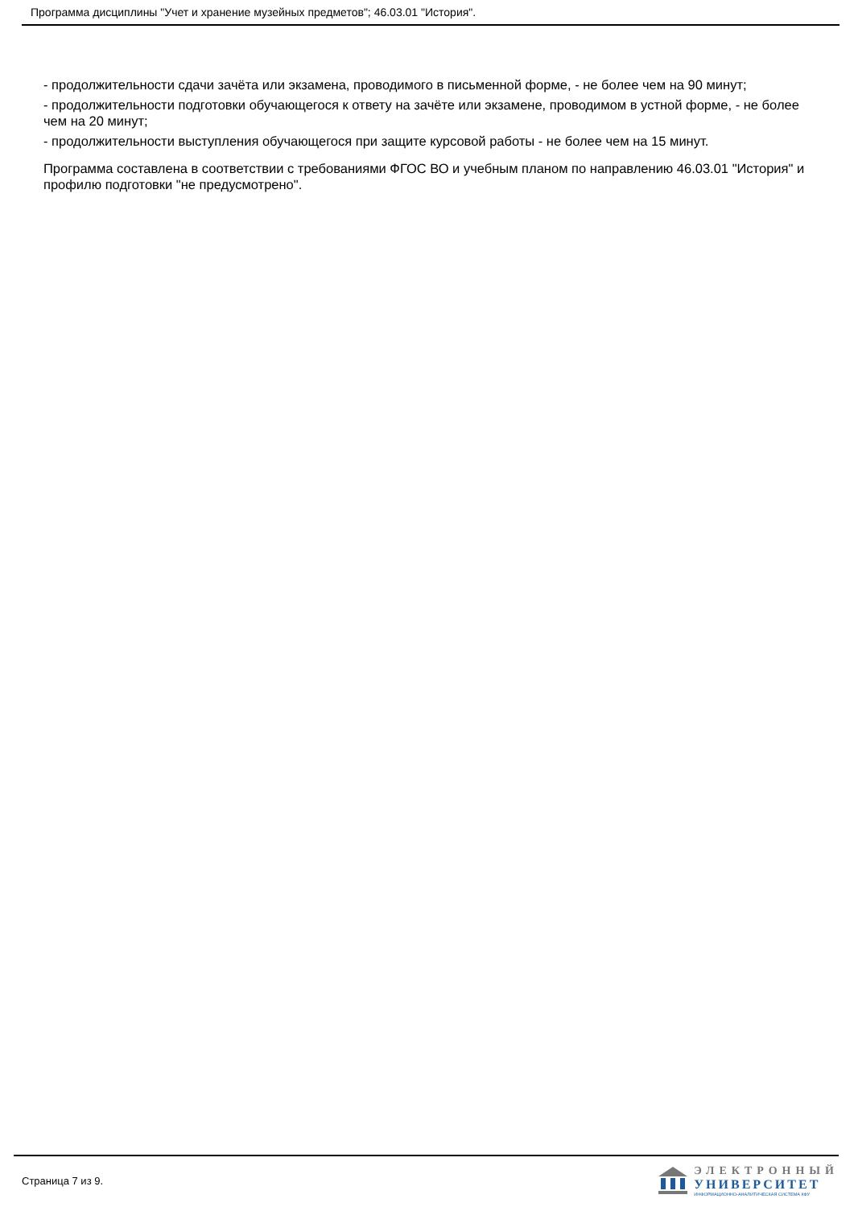Программа дисциплины "Учет и хранение музейных предметов"; 46.03.01 "История".
- продолжительности сдачи зачёта или экзамена, проводимого в письменной форме, - не более чем на 90 минут;
- продолжительности подготовки обучающегося к ответу на зачёте или экзамене, проводимом в устной форме, - не более чем на 20 минут;
- продолжительности выступления обучающегося при защите курсовой работы - не более чем на 15 минут.
Программа составлена в соответствии с требованиями ФГОС ВО и учебным планом по направлению 46.03.01 "История" и профилю подготовки "не предусмотрено".
Страница 7 из 9.
ЭЛЕКТРОННЫЙ
УНИВЕРСИТЕТ
ИНФОРМАЦИОННО-АНАЛИТИЧЕСКАЯ СИСТЕМА КФУ